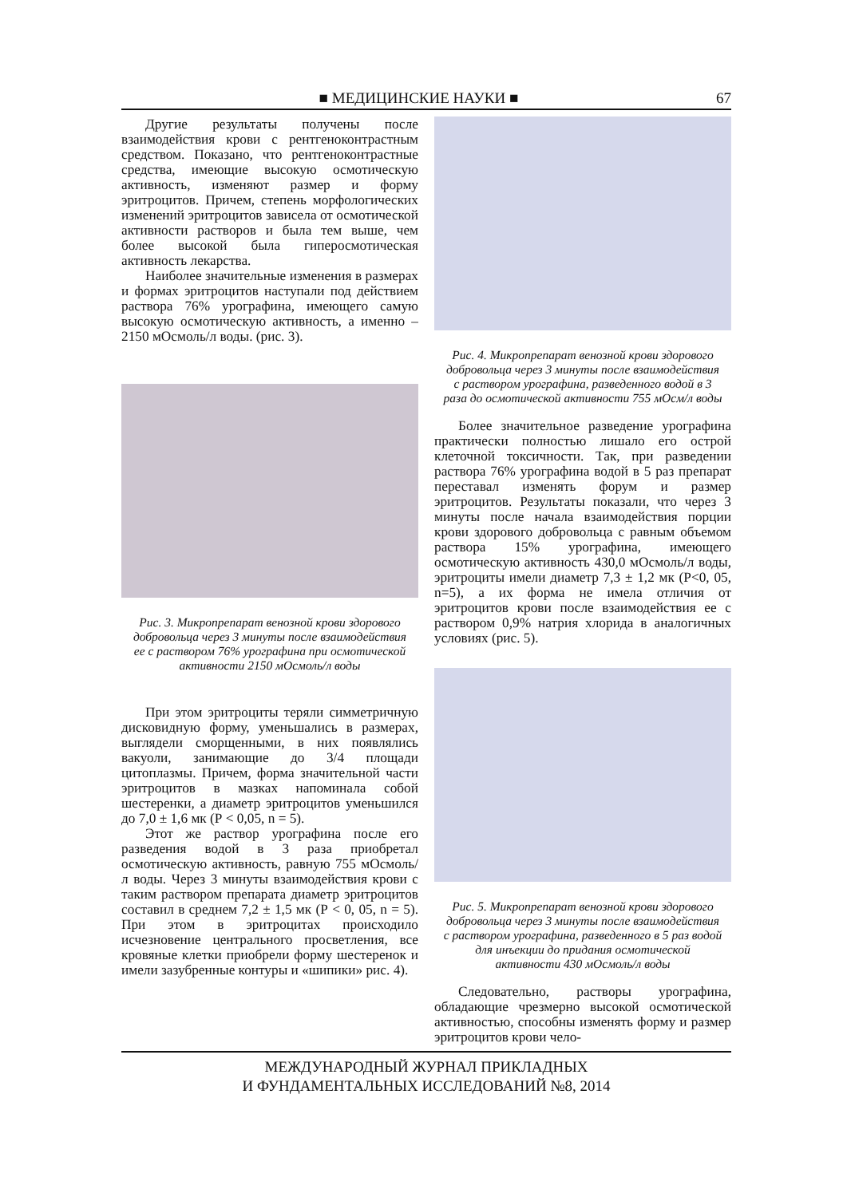■ МЕДИЦИНСКИЕ НАУКИ ■ 67
Другие результаты получены после взаимодействия крови с рентгеноконтрастным средством. Показано, что рентгеноконтрастные средства, имеющие высокую осмотическую активность, изменяют размер и форму эритроцитов. Причем, степень морфологических изменений эритроцитов зависела от осмотической активности растворов и была тем выше, чем более высокой была гиперосмотическая активность лекарства.
Наиболее значительные изменения в размерах и формах эритроцитов наступали под действием раствора 76% урографина, имеющего самую высокую осмотическую активность, а именно – 2150 мОсмоль/л воды. (рис. 3).
Рис. 3. Микропрепарат венозной крови здорового добровольца через 3 минуты после взаимодействия ее с раствором 76% урографина при осмотической активности 2150 мОсмоль/л воды
При этом эритроциты теряли симметричную дисковидную форму, уменьшались в размерах, выглядели сморщенными, в них появлялись вакуоли, занимающие до 3/4 площади цитоплазмы. Причем, форма значительной части эритроцитов в мазках напоминала собой шестеренки, а диаметр эритроцитов уменьшился до 7,0 ± 1,6 мк (Р < 0,05, n = 5).
Этот же раствор урографина после его разведения водой в 3 раза приобретал осмотическую активность, равную 755 мОсмоль/л воды. Через 3 минуты взаимодействия крови с таким раствором препарата диаметр эритроцитов составил в среднем 7,2 ± 1,5 мк (Р < 0, 05, n = 5). При этом в эритроцитах происходило исчезновение центрального просветления, все кровяные клетки приобрели форму шестеренок и имели зазубренные контуры и «шипики» рис. 4).
Рис. 4. Микропрепарат венозной крови здорового добровольца через 3 минуты после взаимодействия с раствором урографина, разведенного водой в 3 раза до осмотической активности 755 мОсм/л воды
Более значительное разведение урографина практически полностью лишало его острой клеточной токсичности. Так, при разведении раствора 76% урографина водой в 5 раз препарат переставал изменять форум и размер эритроцитов. Результаты показали, что через 3 минуты после начала взаимодействия порции крови здорового добровольца с равным объемом раствора 15% урографина, имеющего осмотическую активность 430,0 мОсмоль/л воды, эритроциты имели диаметр 7,3 ± 1,2 мк (P<0, 05, n=5), а их форма не имела отличия от эритроцитов крови после взаимодействия ее с раствором 0,9% натрия хлорида в аналогичных условиях (рис. 5).
Рис. 5. Микропрепарат венозной крови здорового добровольца через 3 минуты после взаимодействия с раствором урографина, разведенного в 5 раз водой для инъекции до придания осмотической активности 430 мОсмоль/л воды
Следовательно, растворы урографина, обладающие чрезмерно высокой осмотической активностью, способны изменять форму и размер эритроцитов крови чело-
МЕЖДУНАРОДНЫЙ ЖУРНАЛ ПРИКЛАДНЫХ
И ФУНДАМЕНТАЛЬНЫХ ИССЛЕДОВАНИЙ №8, 2014